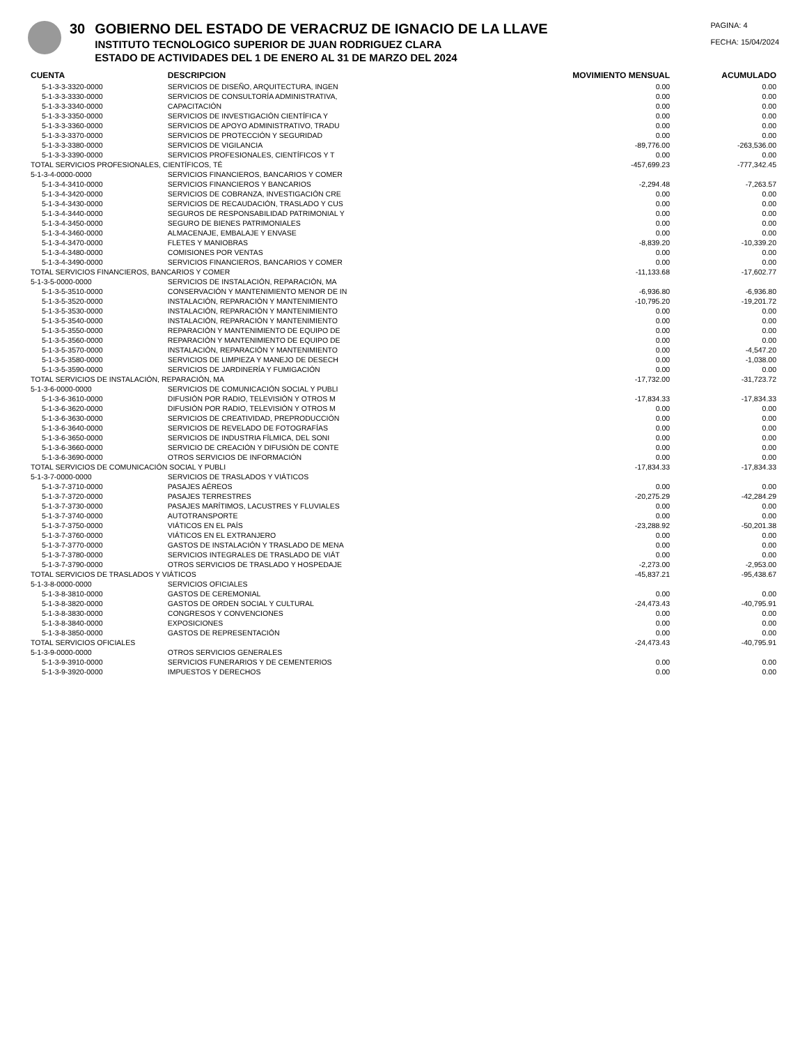30 GOBIERNO DEL ESTADO DE VERACRUZ DE IGNACIO DE LA LLAVE
INSTITUTO TECNOLOGICO SUPERIOR DE JUAN RODRIGUEZ CLARA
ESTADO DE ACTIVIDADES DEL 1 DE ENERO AL 31 DE MARZO DEL 2024
PAGINA: 4
FECHA: 15/04/2024
| CUENTA | DESCRIPCION | MOVIMIENTO MENSUAL | ACUMULADO |
| --- | --- | --- | --- |
| 5-1-3-3-3320-0000 | SERVICIOS DE DISEÑO, ARQUITECTURA, INGEN | 0.00 | 0.00 |
| 5-1-3-3-3330-0000 | SERVICIOS DE CONSULTORÍA ADMINISTRATIVA, | 0.00 | 0.00 |
| 5-1-3-3-3340-0000 | CAPACITACIÓN | 0.00 | 0.00 |
| 5-1-3-3-3350-0000 | SERVICIOS DE INVESTIGACIÓN CIENTÍFICA Y | 0.00 | 0.00 |
| 5-1-3-3-3360-0000 | SERVICIOS DE APOYO ADMINISTRATIVO, TRADU | 0.00 | 0.00 |
| 5-1-3-3-3370-0000 | SERVICIOS DE PROTECCIÓN Y SEGURIDAD | 0.00 | 0.00 |
| 5-1-3-3-3380-0000 | SERVICIOS DE VIGILANCIA | -89,776.00 | -263,536.00 |
| 5-1-3-3-3390-0000 | SERVICIOS PROFESIONALES, CIENTÍFICOS Y T | 0.00 | 0.00 |
| TOTAL SERVICIOS PROFESIONALES, CIENTÍFICOS, TÉ | | -457,699.23 | -777,342.45 |
| 5-1-3-4-0000-0000 | SERVICIOS FINANCIEROS, BANCARIOS Y COMER | | |
| 5-1-3-4-3410-0000 | SERVICIOS FINANCIEROS Y BANCARIOS | -2,294.48 | -7,263.57 |
| 5-1-3-4-3420-0000 | SERVICIOS DE COBRANZA, INVESTIGACIÓN CRE | 0.00 | 0.00 |
| 5-1-3-4-3430-0000 | SERVICIOS DE RECAUDACIÓN, TRASLADO Y CUS | 0.00 | 0.00 |
| 5-1-3-4-3440-0000 | SEGUROS DE RESPONSABILIDAD PATRIMONIAL Y | 0.00 | 0.00 |
| 5-1-3-4-3450-0000 | SEGURO DE BIENES PATRIMONIALES | 0.00 | 0.00 |
| 5-1-3-4-3460-0000 | ALMACENAJE, EMBALAJE Y ENVASE | 0.00 | 0.00 |
| 5-1-3-4-3470-0000 | FLETES Y MANIOBRAS | -8,839.20 | -10,339.20 |
| 5-1-3-4-3480-0000 | COMISIONES POR VENTAS | 0.00 | 0.00 |
| 5-1-3-4-3490-0000 | SERVICIOS FINANCIEROS, BANCARIOS Y COMER | 0.00 | 0.00 |
| TOTAL SERVICIOS FINANCIEROS, BANCARIOS Y COMER | | -11,133.68 | -17,602.77 |
| 5-1-3-5-0000-0000 | SERVICIOS DE INSTALACIÓN, REPARACIÓN, MA | | |
| 5-1-3-5-3510-0000 | CONSERVACIÓN Y MANTENIMIENTO MENOR DE IN | -6,936.80 | -6,936.80 |
| 5-1-3-5-3520-0000 | INSTALACIÓN, REPARACIÓN Y MANTENIMIENTO | -10,795.20 | -19,201.72 |
| 5-1-3-5-3530-0000 | INSTALACIÓN, REPARACIÓN Y MANTENIMIENTO | 0.00 | 0.00 |
| 5-1-3-5-3540-0000 | INSTALACIÓN, REPARACIÓN Y MANTENIMIENTO | 0.00 | 0.00 |
| 5-1-3-5-3550-0000 | REPARACIÓN Y MANTENIMIENTO DE EQUIPO DE | 0.00 | 0.00 |
| 5-1-3-5-3560-0000 | REPARACIÓN Y MANTENIMIENTO DE EQUIPO DE | 0.00 | 0.00 |
| 5-1-3-5-3570-0000 | INSTALACIÓN, REPARACIÓN Y MANTENIMIENTO | 0.00 | -4,547.20 |
| 5-1-3-5-3580-0000 | SERVICIOS DE LIMPIEZA Y MANEJO DE DESECH | 0.00 | -1,038.00 |
| 5-1-3-5-3590-0000 | SERVICIOS DE JARDINERÍA Y FUMIGACIÓN | 0.00 | 0.00 |
| TOTAL SERVICIOS DE INSTALACIÓN, REPARACIÓN, MA | | -17,732.00 | -31,723.72 |
| 5-1-3-6-0000-0000 | SERVICIOS DE COMUNICACIÓN SOCIAL Y PUBLI | | |
| 5-1-3-6-3610-0000 | DIFUSIÓN POR RADIO, TELEVISIÓN Y OTROS M | -17,834.33 | -17,834.33 |
| 5-1-3-6-3620-0000 | DIFUSIÓN POR RADIO, TELEVISIÓN Y OTROS M | 0.00 | 0.00 |
| 5-1-3-6-3630-0000 | SERVICIOS DE CREATIVIDAD, PREPRODUCCIÓN | 0.00 | 0.00 |
| 5-1-3-6-3640-0000 | SERVICIOS DE REVELADO DE FOTOGRAFÍAS | 0.00 | 0.00 |
| 5-1-3-6-3650-0000 | SERVICIOS DE INDUSTRIA FÍLMICA, DEL SONI | 0.00 | 0.00 |
| 5-1-3-6-3660-0000 | SERVICIO DE CREACIÓN Y DIFUSIÓN DE CONTE | 0.00 | 0.00 |
| 5-1-3-6-3690-0000 | OTROS SERVICIOS DE INFORMACIÓN | 0.00 | 0.00 |
| TOTAL SERVICIOS DE COMUNICACIÓN SOCIAL Y PUBLI | | -17,834.33 | -17,834.33 |
| 5-1-3-7-0000-0000 | SERVICIOS DE TRASLADOS Y VIÁTICOS | | |
| 5-1-3-7-3710-0000 | PASAJES AÉREOS | 0.00 | 0.00 |
| 5-1-3-7-3720-0000 | PASAJES TERRESTRES | -20,275.29 | -42,284.29 |
| 5-1-3-7-3730-0000 | PASAJES MARÍTIMOS, LACUSTRES Y FLUVIALES | 0.00 | 0.00 |
| 5-1-3-7-3740-0000 | AUTOTRANSPORTE | 0.00 | 0.00 |
| 5-1-3-7-3750-0000 | VIÁTICOS EN EL PAÍS | -23,288.92 | -50,201.38 |
| 5-1-3-7-3760-0000 | VIÁTICOS EN EL EXTRANJERO | 0.00 | 0.00 |
| 5-1-3-7-3770-0000 | GASTOS DE INSTALACIÓN Y TRASLADO DE MENA | 0.00 | 0.00 |
| 5-1-3-7-3780-0000 | SERVICIOS INTEGRALES DE TRASLADO DE VIÁT | 0.00 | 0.00 |
| 5-1-3-7-3790-0000 | OTROS SERVICIOS DE TRASLADO Y HOSPEDAJE | -2,273.00 | -2,953.00 |
| TOTAL SERVICIOS DE TRASLADOS Y VIÁTICOS | | -45,837.21 | -95,438.67 |
| 5-1-3-8-0000-0000 | SERVICIOS OFICIALES | | |
| 5-1-3-8-3810-0000 | GASTOS DE CEREMONIAL | 0.00 | 0.00 |
| 5-1-3-8-3820-0000 | GASTOS DE ORDEN SOCIAL Y CULTURAL | -24,473.43 | -40,795.91 |
| 5-1-3-8-3830-0000 | CONGRESOS Y CONVENCIONES | 0.00 | 0.00 |
| 5-1-3-8-3840-0000 | EXPOSICIONES | 0.00 | 0.00 |
| 5-1-3-8-3850-0000 | GASTOS DE REPRESENTACIÓN | 0.00 | 0.00 |
| TOTAL SERVICIOS OFICIALES | | -24,473.43 | -40,795.91 |
| 5-1-3-9-0000-0000 | OTROS SERVICIOS GENERALES | | |
| 5-1-3-9-3910-0000 | SERVICIOS FUNERARIOS Y DE CEMENTERIOS | 0.00 | 0.00 |
| 5-1-3-9-3920-0000 | IMPUESTOS Y DERECHOS | 0.00 | 0.00 |